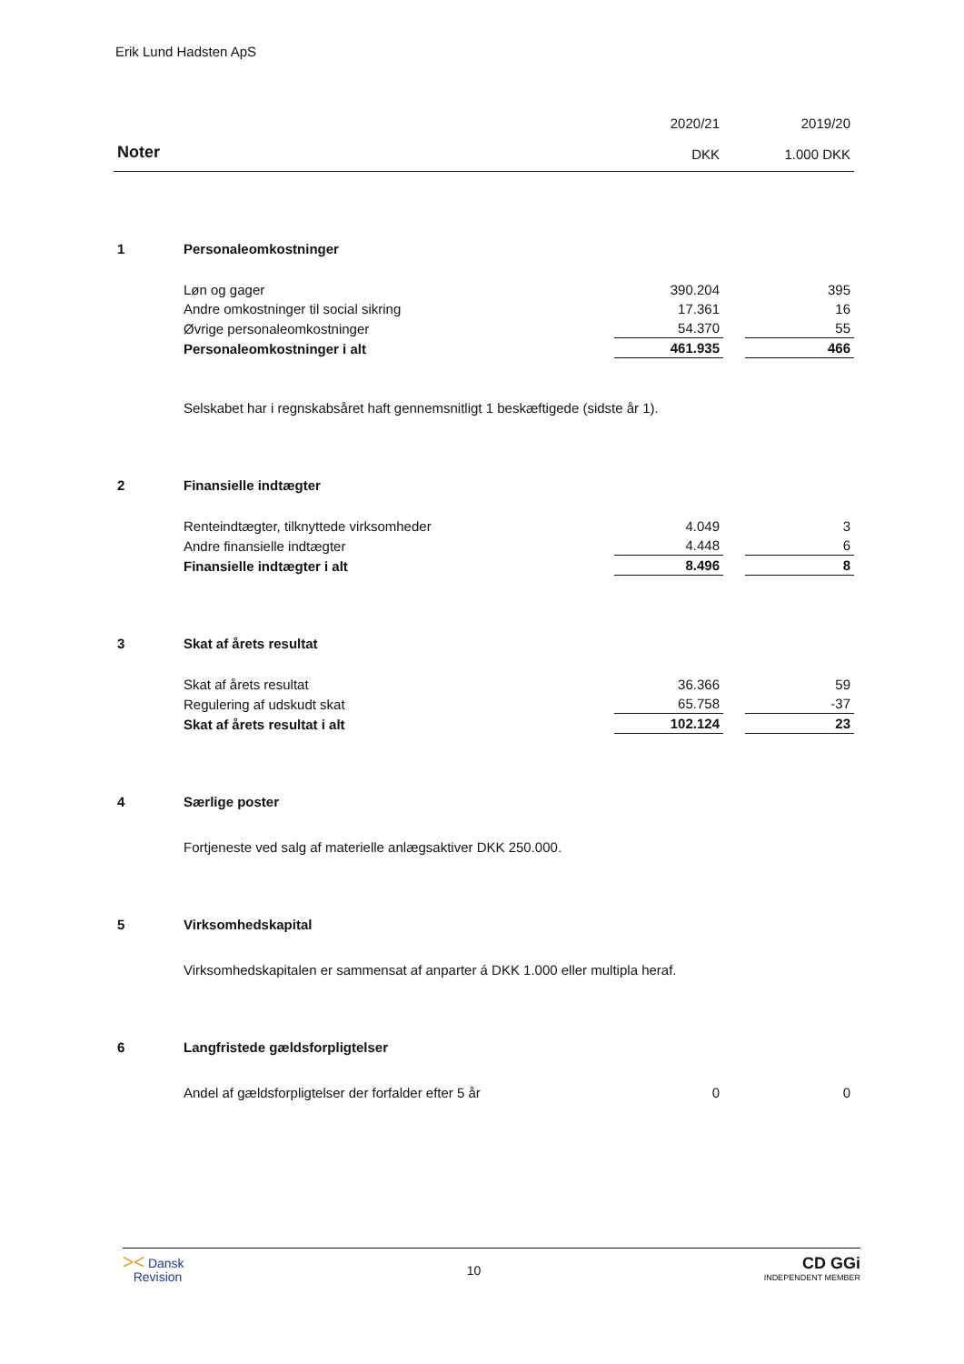Erik Lund Hadsten ApS
| Noter | | 2020/21 DKK | | 2019/20 1.000 DKK |
| 1 | Personaleomkostninger | | | |
| | Løn og gager | 390.204 | | 395 |
| | Andre omkostninger til social sikring | 17.361 | | 16 |
| | Øvrige personaleomkostninger | 54.370 | | 55 |
| | Personaleomkostninger i alt | 461.935 | | 466 |
| | Selskabet har i regnskabsåret haft gennemsnitligt 1 beskæftigede (sidste år 1). | | | |
| 2 | Finansielle indtægter | | | |
| | Renteindtægter, tilknyttede virksomheder | 4.049 | | 3 |
| | Andre finansielle indtægter | 4.448 | | 6 |
| | Finansielle indtægter i alt | 8.496 | | 8 |
| 3 | Skat af årets resultat | | | |
| | Skat af årets resultat | 36.366 | | 59 |
| | Regulering af udskudt skat | 65.758 | | -37 |
| | Skat af årets resultat i alt | 102.124 | | 23 |
| 4 | Særlige poster | | | |
| | Fortjeneste ved salg af materielle anlægsaktiver DKK 250.000. | | | |
| 5 | Virksomhedskapital | | | |
| | Virksomhedskapitalen er sammensat af anparter á DKK 1.000 eller multipla heraf. | | | |
| 6 | Langfristede gældsforpligtelser | | | |
| | Andel af gældsforpligtelser der forfalder efter 5 år | 0 | | 0 |
⪥ Dansk
Revision
10
CD GGi
INDEPENDENT MEMBER